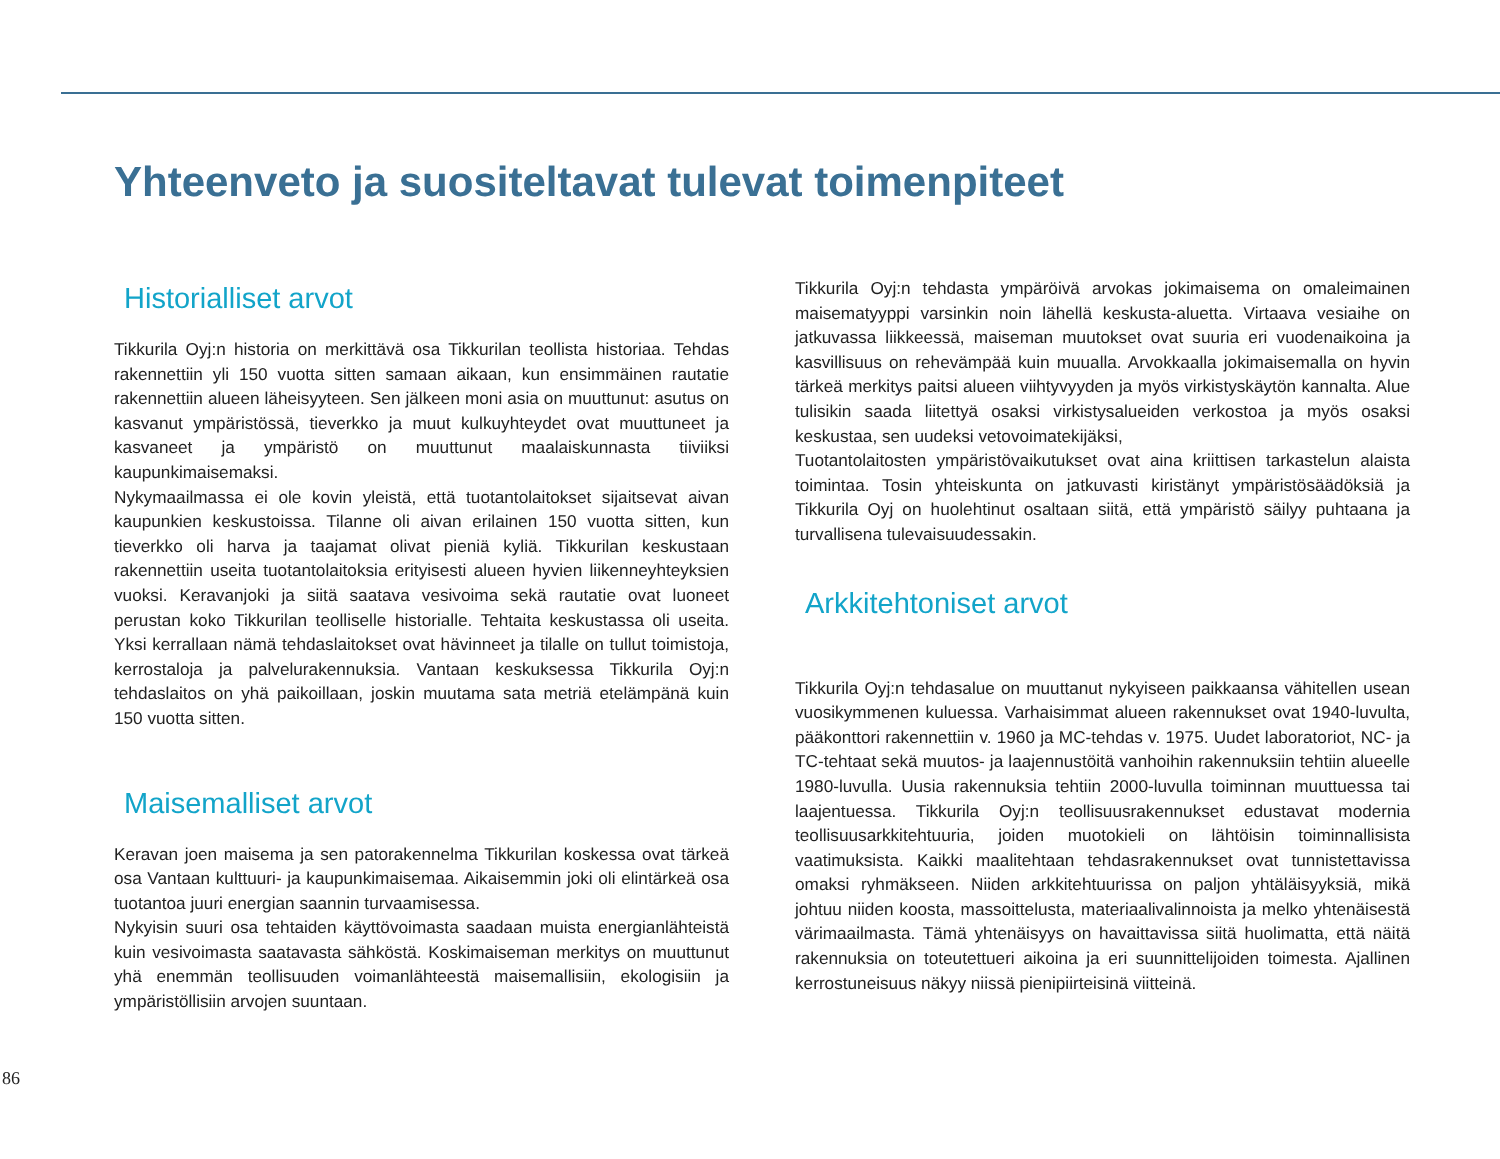Yhteenveto ja suositeltavat tulevat toimenpiteet
Historialliset arvot
Tikkurila Oyj:n historia on merkittävä osa Tikkurilan teollista historiaa. Tehdas rakennettiin yli 150 vuotta sitten samaan aikaan, kun ensimmäinen rautatie rakennettiin alueen läheisyyteen. Sen jälkeen moni asia on muuttunut: asutus on kasvanut ympäristössä, tieverkko ja muut kulkuyhteydet ovat muuttuneet ja kasvaneet ja ympäristö on muuttunut maalaiskunnasta tiiviiksi kaupunkimaisemaksi.
Nykymaailmassa ei ole kovin yleistä, että tuotantolaitokset sijaitsevat aivan kaupunkien keskustoissa. Tilanne oli aivan erilainen 150 vuotta sitten, kun tieverkko oli harva ja taajamat olivat pieniä kyliä. Tikkurilan keskustaan rakennettiin useita tuotantolaitoksia erityisesti alueen hyvien liikenneyhteyksien vuoksi. Keravanjoki ja siitä saatava vesivoima sekä rautatie ovat luoneet perustan koko Tikkurilan teolliselle historialle. Tehtaita keskustassa oli useita. Yksi kerrallaan nämä tehdaslaitokset ovat hävinneet ja tilalle on tullut toimistoja, kerrostaloja ja palvelurakennuksia. Vantaan keskuksessa Tikkurila Oyj:n tehdaslaitos on yhä paikoillaan, joskin muutama sata metriä etelämpänä kuin 150 vuotta sitten.
Maisemalliset arvot
Keravan joen maisema ja sen patorakennelma Tikkurilan koskessa ovat tärkeä osa Vantaan kulttuuri- ja kaupunkimaisemaa. Aikaisemmin joki oli elintärkeä osa tuotantoa juuri energian saannin turvaamisessa.
Nykyisin suuri osa tehtaiden käyttövoimasta saadaan muista energianlähteistä kuin vesivoimasta saatavasta sähköstä. Koskimaiseman merkitys on muuttunut yhä enemmän teollisuuden voimanlähteestä maisemallisiin, ekologisiin ja ympäristöllisiin arvojen suuntaan.
Tikkurila Oyj:n tehdasta ympäröivä arvokas jokimaisema on omaleimainen maisematyyppi varsinkin noin lähellä keskusta-aluetta. Virtaava vesiaihe on jatkuvassa liikkeessä, maiseman muutokset ovat suuria eri vuodenaikoina ja kasvillisuus on rehevämpää kuin muualla. Arvokkaalla jokimaisemalla on hyvin tärkeä merkitys paitsi alueen viihtyvyyden ja myös virkistyskäytön kannalta. Alue tulisikin saada liitettyä osaksi virkistysalueiden verkostoa ja myös osaksi keskustaa, sen uudeksi vetovoimatekijäksi,
Tuotantolaitosten ympäristövaikutukset ovat aina kriittisen tarkastelun alaista toimintaa. Tosin yhteiskunta on jatkuvasti kiristänyt ympäristösäädöksiä ja Tikkurila Oyj on huolehtinut osaltaan siitä, että ympäristö säilyy puhtaana ja turvallisena tulevaisuudessakin.
Arkkitehtoniset arvot
Tikkurila Oyj:n tehdasalue on muuttanut nykyiseen paikkaansa vähitellen usean vuosikymmenen kuluessa. Varhaisimmat alueen rakennukset ovat 1940-luvulta, pääkonttori rakennettiin v. 1960 ja MC-tehdas v. 1975. Uudet laboratoriot, NC- ja TC-tehtaat sekä muutos- ja laajennustöitä vanhoihin rakennuksiin tehtiin alueelle 1980-luvulla. Uusia rakennuksia tehtiin 2000-luvulla toiminnan muuttuessa tai laajentuessa. Tikkurila Oyj:n teollisuusrakennukset edustavat modernia teollisuusarkkitehtuuria, joiden muotokieli on lähtöisin toiminnallisista vaatimuksista. Kaikki maalitehtaan tehdasrakennukset ovat tunnistettavissa omaksi ryhmäkseen. Niiden arkkitehtuurissa on paljon yhtäläisyyksiä, mikä johtuu niiden koosta, massoittelusta, materiaalivalinnoista ja melko yhtenäisestä värimaailmasta. Tämä yhtenäisyys on havaittavissa siitä huolimatta, että näitä rakennuksia on toteutettueri aikoina ja eri suunnittelijoiden toimesta. Ajallinen kerrostuneisuus näkyy niissä pienipiirteisinä viitteinä.
86